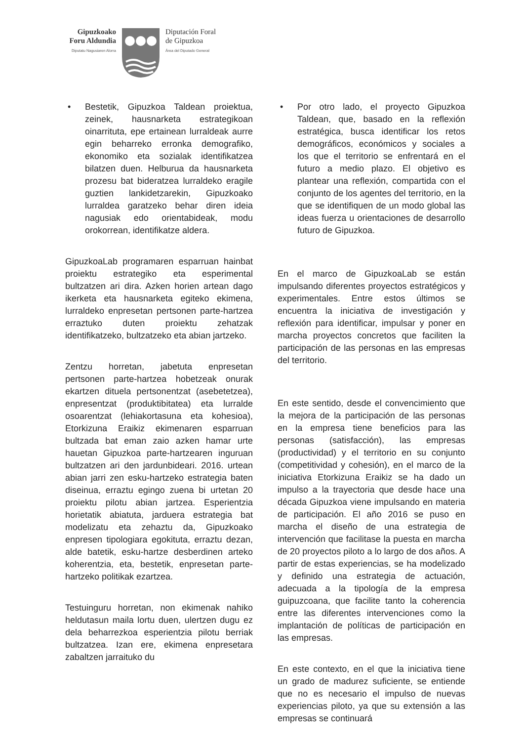Gipuzkoako
Foru Aldundia
Diputatu Nagusiaren Alorra
Diputación Foral
de Gipuzkoa
Área del Diputado General
• Bestetik, Gipuzkoa Taldean proiektua, zeinek, hausnarketa estrategikoan oinarrituta, epe ertainean lurraldeak aurre egin beharreko erronka demografiko, ekonomiko eta sozialak identifikatzea bilatzen duen. Helburua da hausnarketa prozesu bat bideratzea lurraldeko eragile guztien lankidetzarekin, Gipuzkoako lurraldea garatzeko behar diren ideia nagusiak edo orientabideak, modu orokorrean, identifikatze aldera.
GipuzkoaLab programaren esparruan hainbat proiektu estrategiko eta esperimental bultzatzen ari dira. Azken horien artean dago ikerketa eta hausnarketa egiteko ekimena, lurraldeko enpresetan pertsonen parte-hartzea erraztuko duten proiektu zehatzak identifikatzeko, bultzatzeko eta abian jartzeko.
Zentzu horretan, jabetuta enpresetan pertsonen parte-hartzea hobetzeak onurak ekartzen dituela pertsonentzat (asebetetzea), enpresentzat (produktibitatea) eta lurralde osoarentzat (lehiakortasuna eta kohesioa), Etorkizuna Eraikiz ekimenaren esparruan bultzada bat eman zaio azken hamar urte hauetan Gipuzkoa parte-hartzearen inguruan bultzatzen ari den jardunbideari. 2016. urtean abian jarri zen esku-hartzeko estrategia baten diseinua, erraztu egingo zuena bi urtetan 20 proiektu pilotu abian jartzea. Esperientzia horietatik abiatuta, jarduera estrategia bat modelizatu eta zehaztu da, Gipuzkoako enpresen tipologiara egokituta, erraztu dezan, alde batetik, esku-hartze desberdinen arteko koherentzia, eta, bestetik, enpresetan parte-hartzeko politikak ezartzea.
Testuinguru horretan, non ekimenak nahiko heldutasun maila lortu duen, ulertzen dugu ez dela beharrezkoa esperientzia pilotu berriak bultzatzea. Izan ere, ekimena enpresetara zabaltzen jarraituko du
• Por otro lado, el proyecto Gipuzkoa Taldean, que, basado en la reflexión estratégica, busca identificar los retos demográficos, económicos y sociales a los que el territorio se enfrentará en el futuro a medio plazo. El objetivo es plantear una reflexión, compartida con el conjunto de los agentes del territorio, en la que se identifiquen de un modo global las ideas fuerza u orientaciones de desarrollo futuro de Gipuzkoa.
En el marco de GipuzkoaLab se están impulsando diferentes proyectos estratégicos y experimentales. Entre estos últimos se encuentra la iniciativa de investigación y reflexión para identificar, impulsar y poner en marcha proyectos concretos que faciliten la participación de las personas en las empresas del territorio.
En este sentido, desde el convencimiento que la mejora de la participación de las personas en la empresa tiene beneficios para las personas (satisfacción), las empresas (productividad) y el territorio en su conjunto (competitividad y cohesión), en el marco de la iniciativa Etorkizuna Eraikiz se ha dado un impulso a la trayectoria que desde hace una década Gipuzkoa viene impulsando en materia de participación. El año 2016 se puso en marcha el diseño de una estrategia de intervención que facilitase la puesta en marcha de 20 proyectos piloto a lo largo de dos años. A partir de estas experiencias, se ha modelizado y definido una estrategia de actuación, adecuada a la tipología de la empresa guipuzcoana, que facilite tanto la coherencia entre las diferentes intervenciones como la implantación de políticas de participación en las empresas.
En este contexto, en el que la iniciativa tiene un grado de madurez suficiente, se entiende que no es necesario el impulso de nuevas experiencias piloto, ya que su extensión a las empresas se continuará